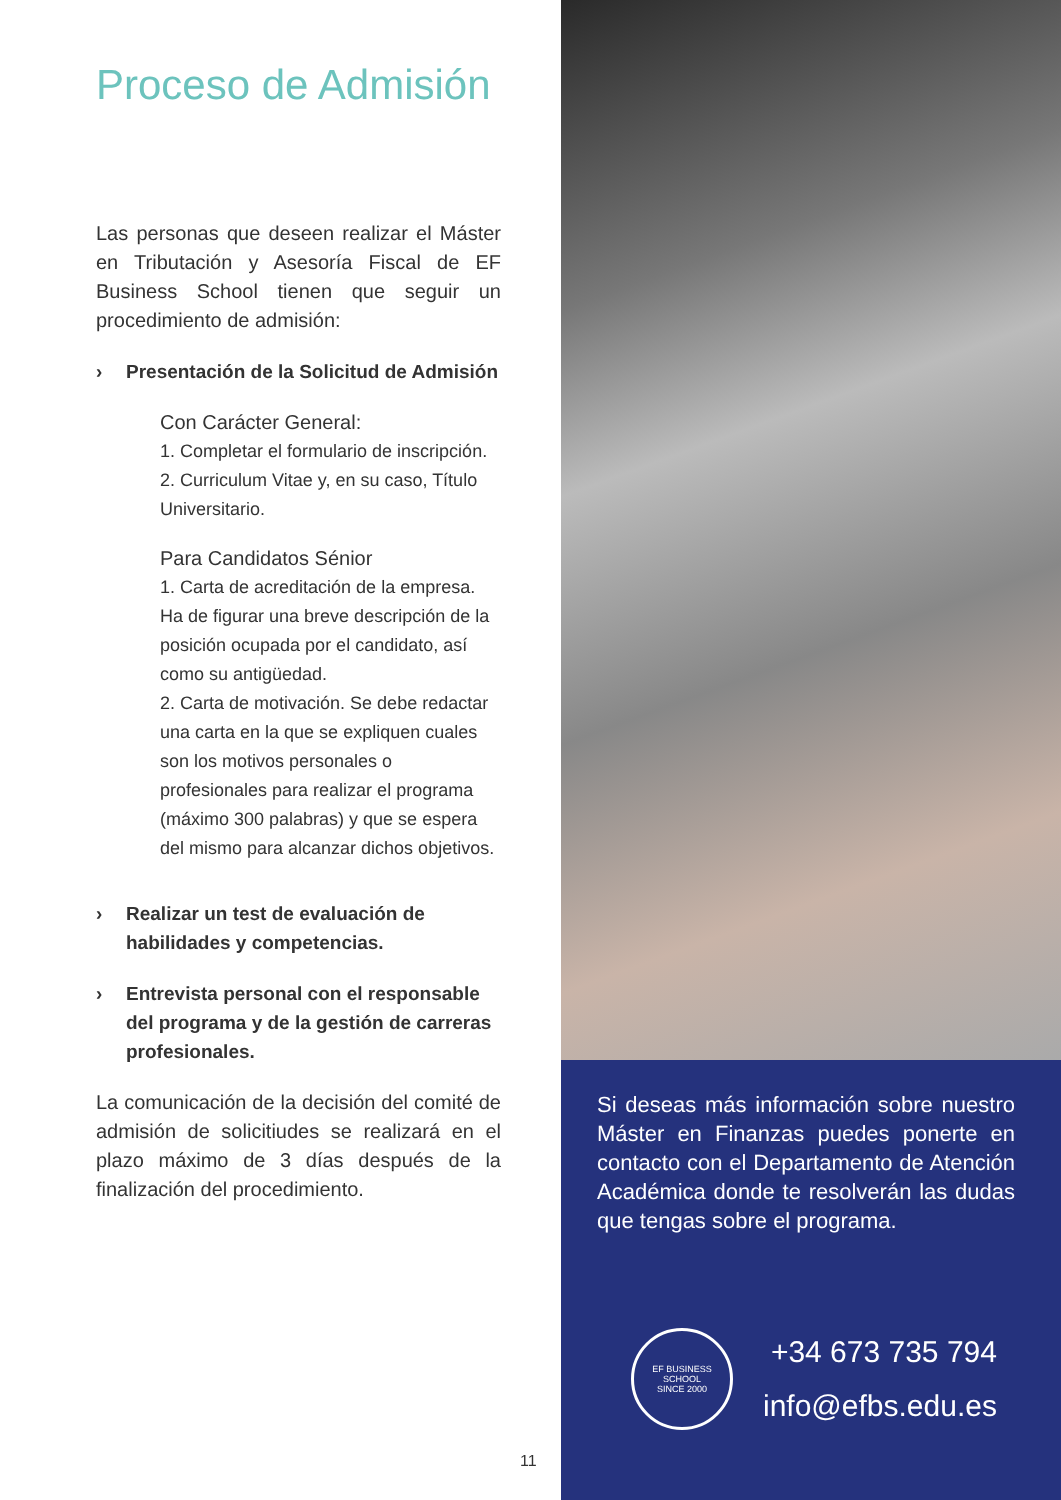Proceso de Admisión
Las personas que deseen realizar el Máster en Tributación y Asesoría Fiscal de EF Business School tienen que seguir un procedimiento de admisión:
› Presentación de la Solicitud de Admisión
Con Carácter General:
1. Completar el formulario de inscripción.
2. Curriculum Vitae y, en su caso, Título Universitario.
Para Candidatos Sénior
1. Carta de acreditación de la empresa. Ha de figurar una breve descripción de la posición ocupada por el candidato, así como su antigüedad.
2. Carta de motivación. Se debe redactar una carta en la que se expliquen cuales son los motivos personales o profesionales para realizar el programa (máximo 300 palabras) y que se espera del mismo para alcanzar dichos objetivos.
› Realizar un test de evaluación de habilidades y competencias.
› Entrevista personal con el responsable del programa y de la gestión de carreras profesionales.
La comunicación de la decisión del comité de admisión de solicitiudes se realizará en el plazo máximo de 3 días después de la finalización del procedimiento.
11
Si deseas más información sobre nuestro Máster en Finanzas puedes ponerte en contacto con el Departamento de Atención Académica donde te resolverán las dudas que tengas sobre el programa.
EF BUSINESS SCHOOL
SINCE 2000
+34 673 735 794
info@efbs.edu.es